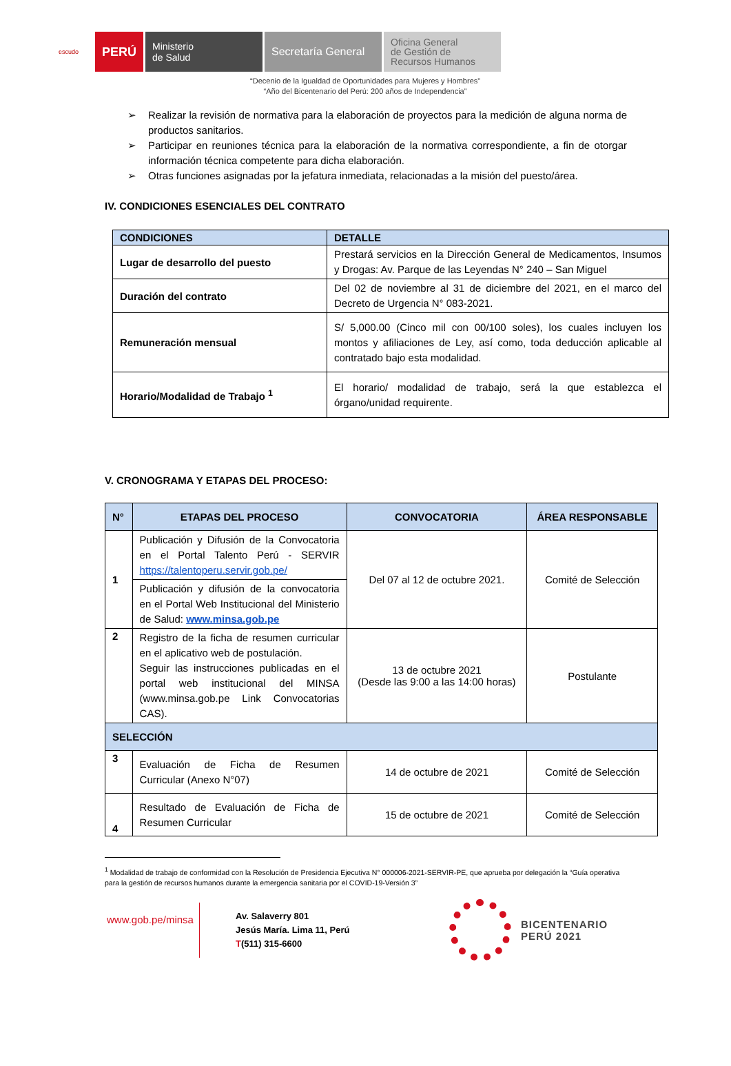escudo
PERÚ
Ministerio
de Salud
Secretaría General
Oficina General
de Gestión de
Recursos Humanos
“Decenio de la Igualdad de Oportunidades para Mujeres y Hombres”
“Año del Bicentenario del Perú: 200 años de Independencia”
➢ Realizar la revisión de normativa para la elaboración de proyectos para la medición de alguna norma de productos sanitarios.
➢ Participar en reuniones técnica para la elaboración de la normativa correspondiente, a fin de otorgar información técnica competente para dicha elaboración.
➢ Otras funciones asignadas por la jefatura inmediata, relacionadas a la misión del puesto/área.
IV. CONDICIONES ESENCIALES DEL CONTRATO
| CONDICIONES | DETALLE |
| --- | --- |
| Lugar de desarrollo del puesto | Prestará servicios en la Dirección General de Medicamentos, Insumos y Drogas: Av. Parque de las Leyendas N° 240 – San Miguel |
| Duración del contrato | Del 02 de noviembre al 31 de diciembre del 2021, en el marco del Decreto de Urgencia N° 083-2021. |
| Remuneración mensual | S/ 5,000.00 (Cinco mil con 00/100 soles), los cuales incluyen los montos y afiliaciones de Ley, así como, toda deducción aplicable al contratado bajo esta modalidad. |
| Horario/Modalidad de Trabajo <sup>1</sup> | El horario/ modalidad de trabajo, será la que establezca el órgano/unidad requirente. |
V. CRONOGRAMA Y ETAPAS DEL PROCESO:
| N° | ETAPAS DEL PROCESO | CONVOCATORIA | ÁREA RESPONSABLE |
| --- | --- | --- | --- |
| 1 | Publicación y Difusión de la Convocatoria en el Portal Talento Perú - SERVIR https://talentoperu.servir.gob.pe/ | Del 07 al 12 de octubre 2021. | Comité de Selección |
| | Publicación y difusión de la convocatoria en el Portal Web Institucional del Ministerio de Salud: www.minsa.gob.pe | | |
| 2 | Registro de la ficha de resumen curricular en el aplicativo web de postulación. Seguir las instrucciones publicadas en el portal web institucional del MINSA (www.minsa.gob.pe Link Convocatorias CAS). | 13 de octubre 2021 (Desde las 9:00 a las 14:00 horas) | Postulante |
| SELECCIÓN | | | |
| 3 | Evaluación de Ficha de Resumen Curricular (Anexo N°07) | 14 de octubre de 2021 | Comité de Selección |
| 4 | Resultado de Evaluación de Ficha de Resumen Curricular | 15 de octubre de 2021 | Comité de Selección |
<sup>1</sup> Modalidad de trabajo de conformidad con la Resolución de Presidencia Ejecutiva N° 000006-2021-SERVIR-PE, que aprueba por delegación la “Guía operativa para la gestión de recursos humanos durante la emergencia sanitaria por el COVID-19-Versión 3”
www.gob.pe/minsa
Av. Salaverry 801
Jesús María. Lima 11, Perú
T(511) 315-6600
BICENTENARIO
PERÚ 2021